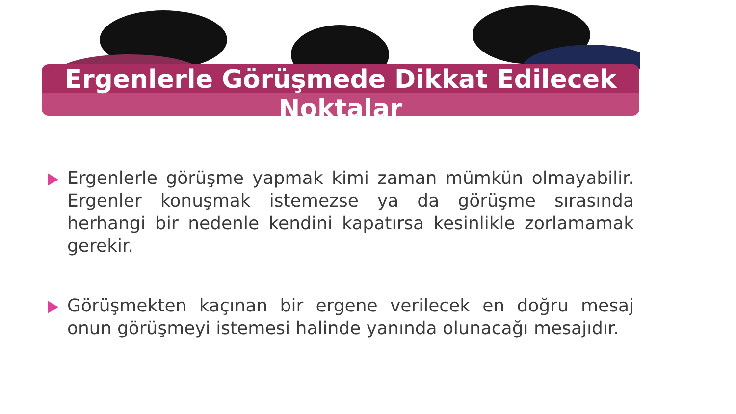Ergenlerle Görüşmede Dikkat Edilecek
Noktalar
Ergenlerle görüşme yapmak kimi zaman mümkün olmayabilir. Ergenler konuşmak istemezse ya da görüşme sırasında herhangi bir nedenle kendini kapatırsa kesinlikle zorlamamak gerekir.
Görüşmekten kaçınan bir ergene verilecek en doğru mesaj onun görüşmeyi istemesi halinde yanında olunacağı mesajıdır.